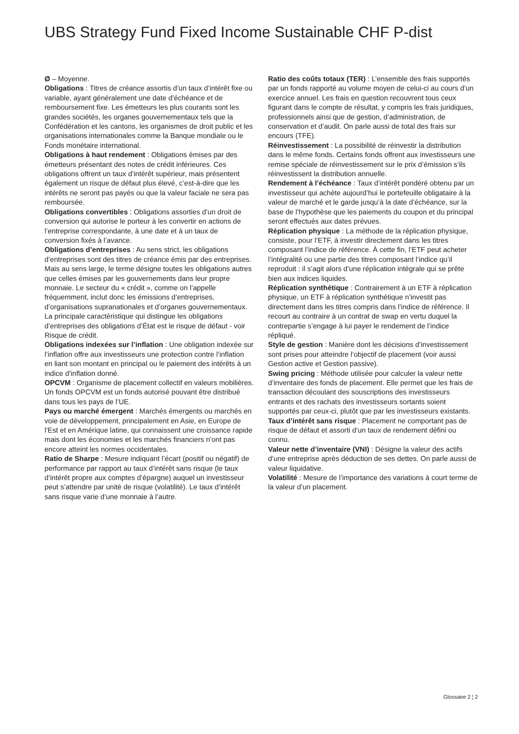UBS Strategy Fund Fixed Income Sustainable CHF P-dist
Ø – Moyenne.
Obligations : Titres de créance assortis d’un taux d’intérêt fixe ou variable, ayant généralement une date d’échéance et de remboursement fixe. Les émetteurs les plus courants sont les grandes sociétés, les organes gouvernementaux tels que la Confédération et les cantons, les organismes de droit public et les organisations internationales comme la Banque mondiale ou le Fonds monétaire international.
Obligations à haut rendement : Obligations émises par des émetteurs présentant des notes de crédit inférieures. Ces obligations offrent un taux d’intérêt supérieur, mais présentent également un risque de défaut plus élevé, c’est-à-dire que les intérêts ne seront pas payés ou que la valeur faciale ne sera pas remboursée.
Obligations convertibles : Obligations assorties d’un droit de conversion qui autorise le porteur à les convertir en actions de l’entreprise correspondante, à une date et à un taux de conversion fixés à l’avance.
Obligations d’entreprises : Au sens strict, les obligations d’entreprises sont des titres de créance émis par des entreprises. Mais au sens large, le terme désigne toutes les obligations autres que celles émises par les gouvernements dans leur propre monnaie. Le secteur du « crédit », comme on l’appelle fréquemment, inclut donc les émissions d’entreprises, d’organisations supranationales et d’organes gouvernementaux. La principale caractéristique qui distingue les obligations d’entreprises des obligations d’État est le risque de défaut - voir Risque de crédit.
Obligations indexées sur l’inflation : Une obligation indexée sur l’inflation offre aux investisseurs une protection contre l’inflation en liant son montant en principal ou le paiement des intérêts à un indice d’inflation donné.
OPCVM : Organisme de placement collectif en valeurs mobilières. Un fonds OPCVM est un fonds autorisé pouvant être distribué dans tous les pays de l’UE.
Pays ou marché émergent : Marchés émergents ou marchés en voie de développement, principalement en Asie, en Europe de l’Est et en Amérique latine, qui connaissent une croissance rapide mais dont les économies et les marchés financiers n’ont pas encore atteint les normes occidentales.
Ratio de Sharpe : Mesure indiquant l’écart (positif ou négatif) de performance par rapport au taux d’intérêt sans risque (le taux d’intérêt propre aux comptes d’épargne) auquel un investisseur peut s’attendre par unité de risque (volatilité). Le taux d’intérêt sans risque varie d’une monnaie à l’autre.
Ratio des coûts totaux (TER) : L’ensemble des frais supportés par un fonds rapporté au volume moyen de celui-ci au cours d’un exercice annuel. Les frais en question recouvrent tous ceux figurant dans le compte de résultat, y compris les frais juridiques, professionnels ainsi que de gestion, d’administration, de conservation et d’audit. On parle aussi de total des frais sur encours (TFE).
Réinvestissement : La possibilité de réinvestir la distribution dans le même fonds. Certains fonds offrent aux investisseurs une remise spéciale de réinvestissement sur le prix d’émission s’ils réinvestissent la distribution annuelle.
Rendement à l’échéance : Taux d’intérêt pondéré obtenu par un investisseur qui achète aujourd’hui le portefeuille obligataire à la valeur de marché et le garde jusqu’à la date d’échéance, sur la base de l’hypothèse que les paiements du coupon et du principal seront effectués aux dates prévues.
Réplication physique : La méthode de la réplication physique, consiste, pour l’ETF, à investir directement dans les titres composant l’indice de référence. À cette fin, l’ETF peut acheter l’intégralité ou une partie des titres composant l’indice qu’il reproduit : il s’agit alors d’une réplication intégrale qui se prête bien aux indices liquides.
Réplication synthétique : Contrairement à un ETF à réplication physique, un ETF à réplication synthétique n’investit pas directement dans les titres compris dans l’indice de référence. Il recourt au contraire à un contrat de swap en vertu duquel la contrepartie s’engage à lui payer le rendement de l’indice répliqué.
Style de gestion : Manière dont les décisions d’investissement sont prises pour atteindre l’objectif de placement (voir aussi Gestion active et Gestion passive).
Swing pricing : Méthode utilisée pour calculer la valeur nette d’inventaire des fonds de placement. Elle permet que les frais de transaction découlant des souscriptions des investisseurs entrants et des rachats des investisseurs sortants soient supportés par ceux-ci, plutôt que par les investisseurs existants.
Taux d’intérêt sans risque : Placement ne comportant pas de risque de défaut et assorti d’un taux de rendement défini ou connu.
Valeur nette d’inventaire (VNI) : Désigne la valeur des actifs d’une entreprise après déduction de ses dettes. On parle aussi de valeur liquidative.
Volatilité : Mesure de l’importance des variations à court terme de la valeur d’un placement.
Glossaire 2 ¦ 2